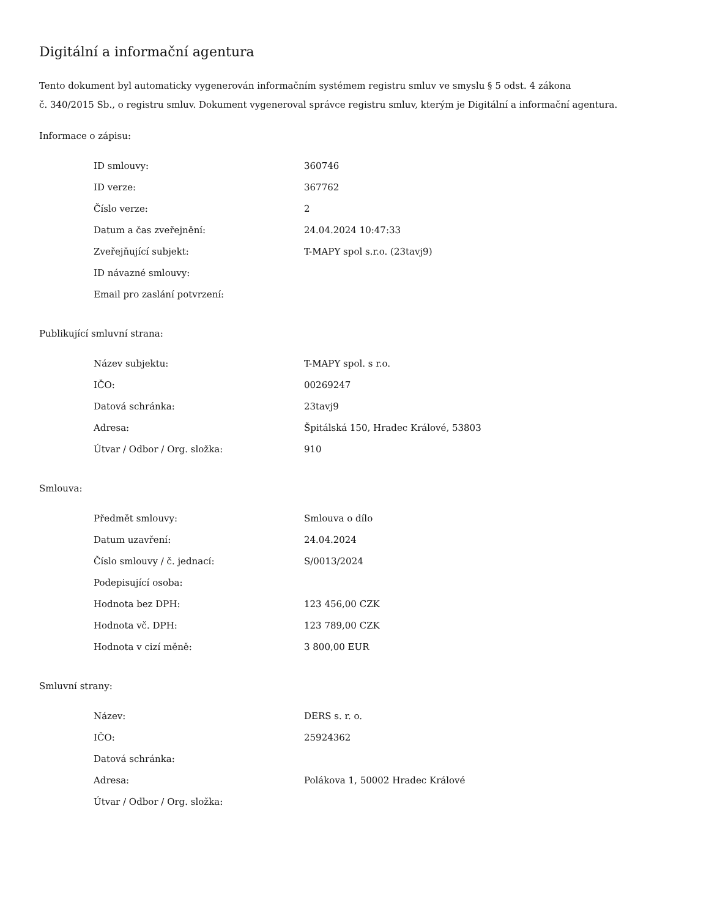Digitální a informační agentura
Tento dokument byl automaticky vygenerován informačním systémem registru smluv ve smyslu § 5 odst. 4 zákona
č. 340/2015 Sb., o registru smluv. Dokument vygeneroval správce registru smluv, kterým je Digitální a informační agentura.
Informace o zápisu:
| ID smlouvy: | 360746 |
| ID verze: | 367762 |
| Číslo verze: | 2 |
| Datum a čas zveřejnění: | 24.04.2024 10:47:33 |
| Zveřejňující subjekt: | T-MAPY spol s.r.o. (23tavj9) |
| ID návazné smlouvy: | |
| Email pro zaslání potvrzení: | |
Publikující smluvní strana:
| Název subjektu: | T-MAPY spol. s r.o. |
| IČO: | 00269247 |
| Datová schránka: | 23tavj9 |
| Adresa: | Špitálská 150, Hradec Králové, 53803 |
| Útvar / Odbor / Org. složka: | 910 |
Smlouva:
| Předmět smlouvy: | Smlouva o dílo |
| Datum uzavření: | 24.04.2024 |
| Číslo smlouvy / č. jednací: | S/0013/2024 |
| Podepisující osoba: | |
| Hodnota bez DPH: | 123 456,00 CZK |
| Hodnota vč. DPH: | 123 789,00 CZK |
| Hodnota v cizí měně: | 3 800,00 EUR |
Smluvní strany:
| Název: | DERS s. r. o. |
| IČO: | 25924362 |
| Datová schránka: | |
| Adresa: | Polákova 1, 50002 Hradec Králové |
| Útvar / Odbor / Org. složka: | |